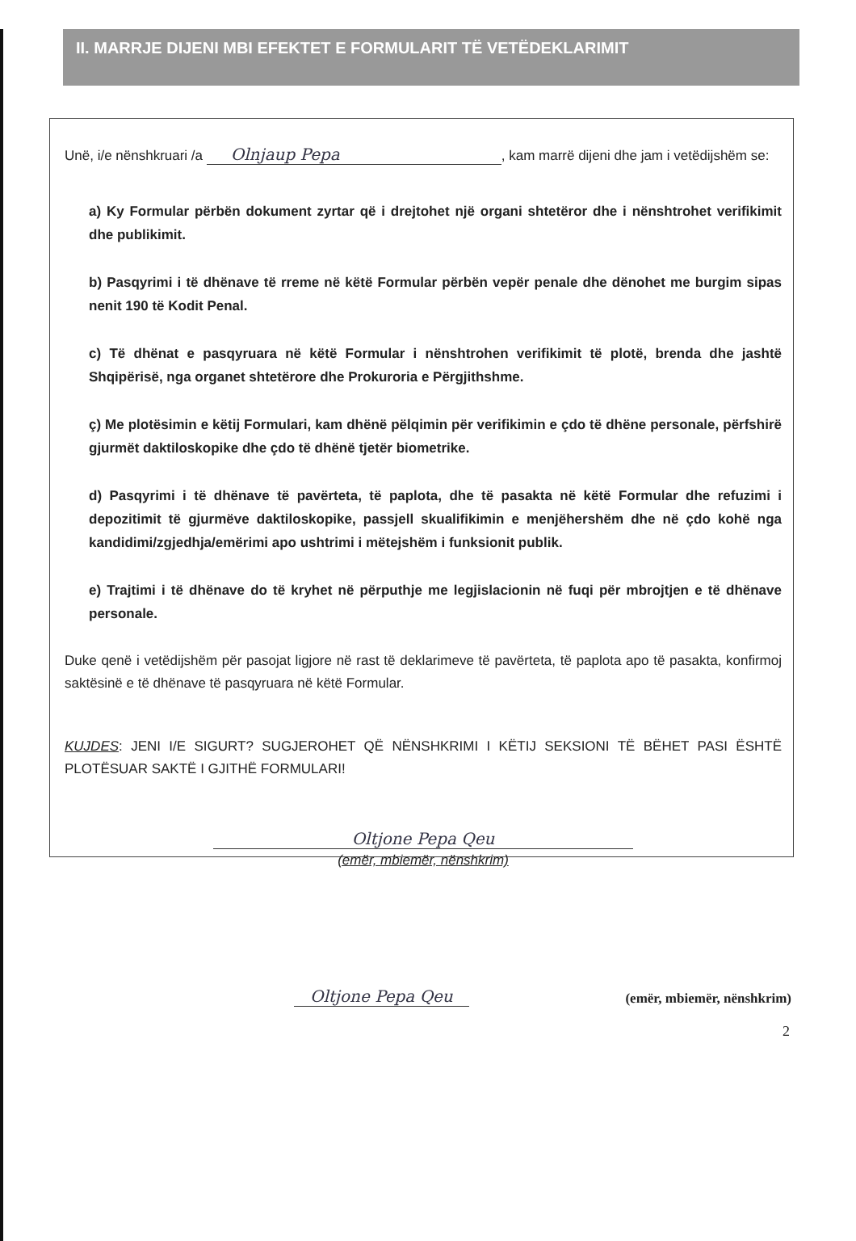II. MARRJE DIJENI MBI EFEKTET E FORMULARIT TË VETËDEKLARIMIT
Unë, i/e nënshkruari /a Olnjaup Pepa, kam marrë dijeni dhe jam i vetëdijshëm se:
a) Ky Formular përbën dokument zyrtar që i drejtohet një organi shtetëror dhe i nënshtrohet verifikimit dhe publikimit.
b) Pasqyrimi i të dhënave të rreme në këtë Formular përbën vepër penale dhe dënohet me burgim sipas nenit 190 të Kodit Penal.
c) Të dhënat e pasqyruara në këtë Formular i nënshtrohen verifikimit të plotë, brenda dhe jashtë Shqipërisë, nga organet shtetërore dhe Prokuroria e Përgjithshme.
ç) Me plotësimin e këtij Formulari, kam dhënë pëlqimin për verifikimin e çdo të dhëne personale, përfshirë gjurmët daktiloskopike dhe çdo të dhënë tjetër biometrike.
d) Pasqyrimi i të dhënave të pavërteta, të paplota, dhe të pasakta në këtë Formular dhe refuzimi i depozitimit të gjurmëve daktiloskopike, passjell skualifikimin e menjëhershëm dhe në çdo kohë nga kandidimi/zgjedhja/emërimi apo ushtrimi i mëtejshëm i funksionit publik.
e) Trajtimi i të dhënave do të kryhet në përputhje me legjislacionin në fuqi për mbrojtjen e të dhënave personale.
Duke qenë i vetëdijshëm për pasojat ligjore në rast të deklarimeve të pavërteta, të paplota apo të pasakta, konfirmoj saktësinë e të dhënave të pasqyruara në këtë Formular.
KUJDES: JENI I/E SIGURT? SUGJEROHET QË NËNSHKRIMI I KËTIJ SEKSIONI TË BËHET PASI ËSHTË PLOTËSUAR SAKTË I GJITHË FORMULARI!
Oltjone Pepa Qeu
(emër, mbiemër, nënshkrim)
Oltjone Pepa Qeu (emër, mbiemër, nënshkrim)
2